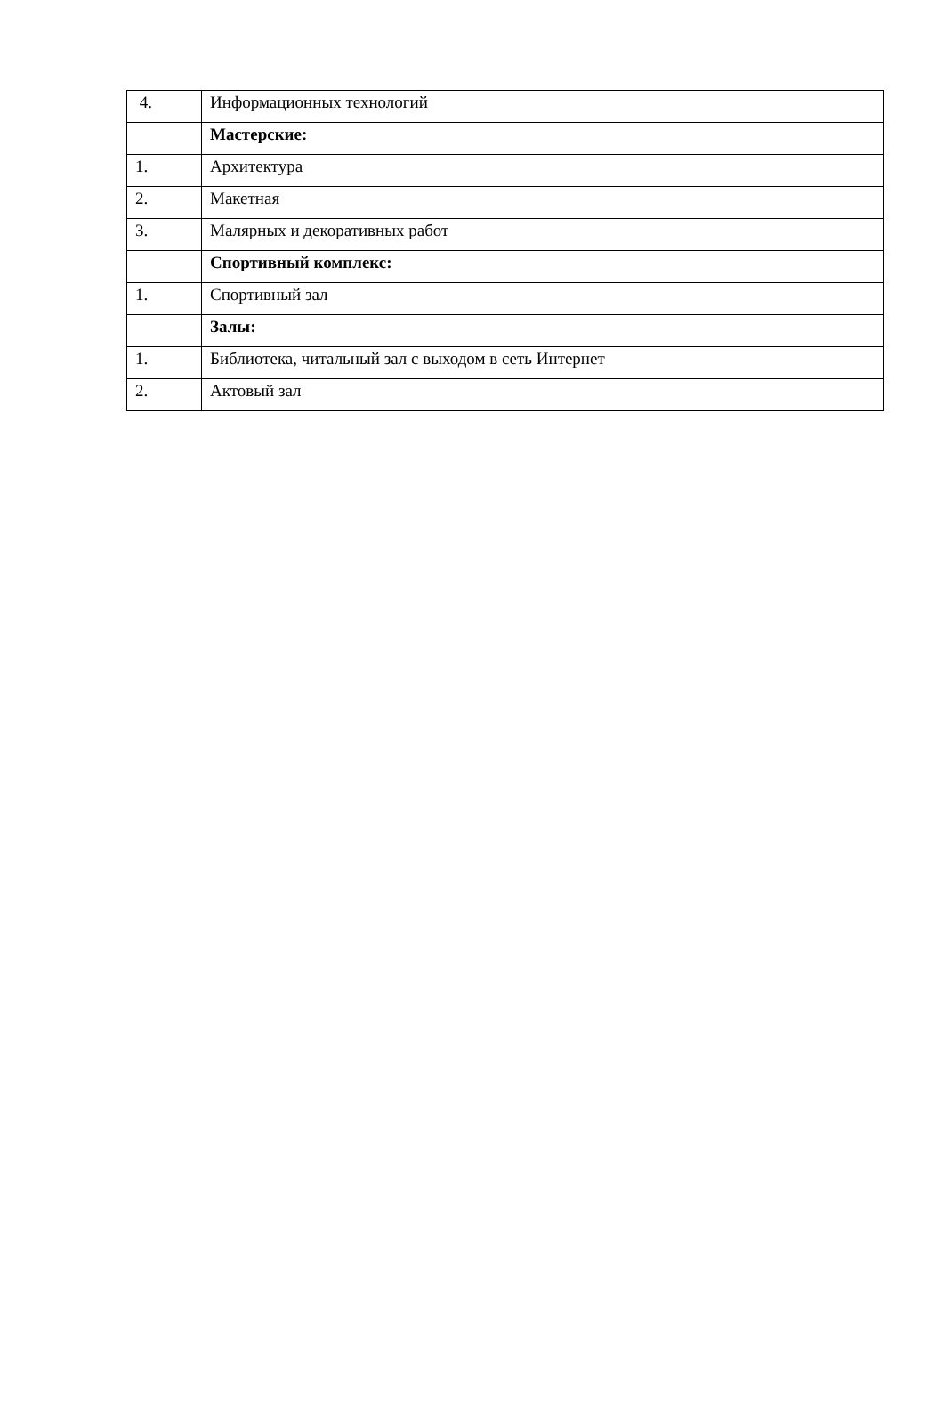| 4. | Информационных технологий |
| | Мастерские: |
| 1. | Архитектура |
| 2. | Макетная |
| 3. | Малярных и декоративных работ |
| | Спортивный комплекс: |
| 1. | Спортивный зал |
| | Залы: |
| 1. | Библиотека, читальный зал с выходом в сеть Интернет |
| 2. | Актовый зал |